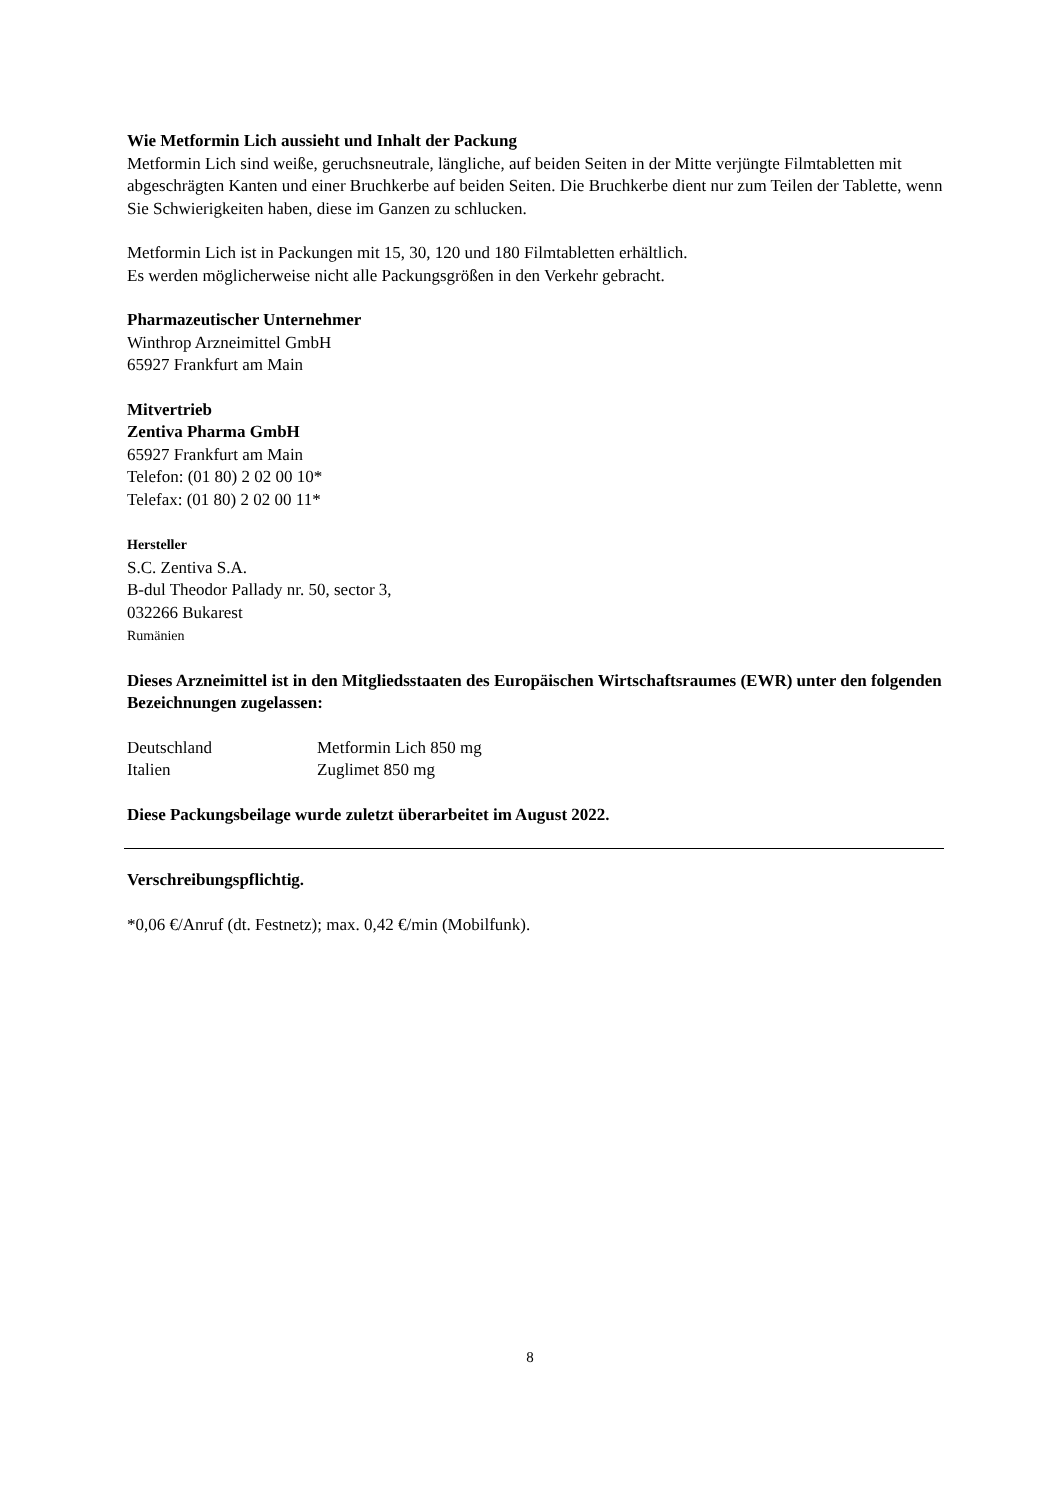Wie Metformin Lich aussieht und Inhalt der Packung
Metformin Lich sind weiße, geruchsneutrale, längliche, auf beiden Seiten in der Mitte verjüngte Filmtabletten mit abgeschrägten Kanten und einer Bruchkerbe auf beiden Seiten. Die Bruchkerbe dient nur zum Teilen der Tablette, wenn Sie Schwierigkeiten haben, diese im Ganzen zu schlucken.
Metformin Lich ist in Packungen mit 15, 30, 120 und 180 Filmtabletten erhältlich.
Es werden möglicherweise nicht alle Packungsgrößen in den Verkehr gebracht.
Pharmazeutischer Unternehmer
Winthrop Arzneimittel GmbH
65927 Frankfurt am Main
Mitvertrieb
Zentiva Pharma GmbH
65927 Frankfurt am Main
Telefon: (01 80) 2 02 00 10*
Telefax: (01 80) 2 02 00 11*
Hersteller
S.C. Zentiva S.A.
B-dul Theodor Pallady nr. 50, sector 3,
032266 Bukarest
Rumänien
Dieses Arzneimittel ist in den Mitgliedsstaaten des Europäischen Wirtschaftsraumes (EWR) unter den folgenden Bezeichnungen zugelassen:
| Deutschland | Metformin Lich 850 mg |
| Italien | Zuglimet 850 mg |
Diese Packungsbeilage wurde zuletzt überarbeitet im August 2022.
Verschreibungspflichtig.
*0,06 €/Anruf (dt. Festnetz); max. 0,42 €/min (Mobilfunk).
8